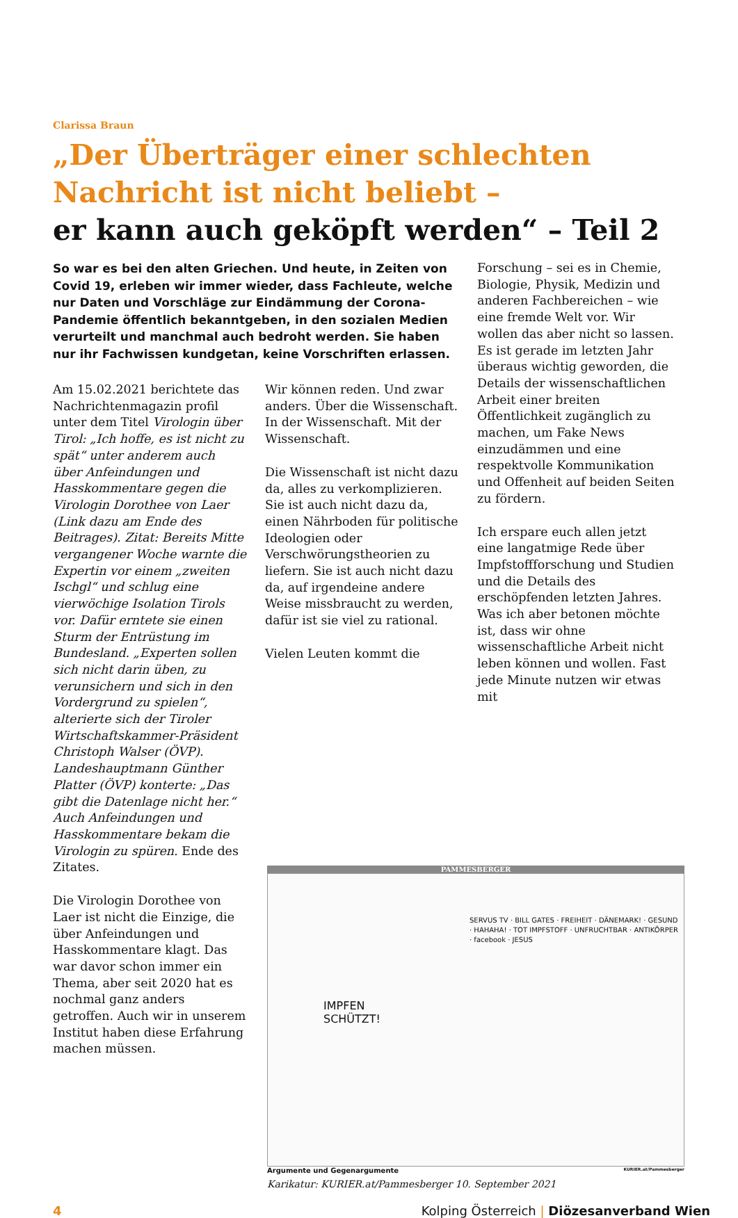Clarissa Braun
„Der Überträger einer schlechten
Nachricht ist nicht beliebt –
er kann auch geköpft werden“ – Teil 2
So war es bei den alten Griechen. Und heute, in Zeiten von Covid 19, erleben wir immer wieder, dass Fachleute, welche nur Daten und Vorschläge zur Eindämmung der Corona-Pandemie öffentlich bekanntgeben, in den sozialen Medien verurteilt und manchmal auch bedroht werden. Sie haben nur ihr Fachwissen kundgetan, keine Vorschriften erlassen.
Am 15.02.2021 berichtete das Nachrichtenmagazin profil unter dem Titel Virologin über Tirol: „Ich hoffe, es ist nicht zu spät“ unter anderem auch über Anfeindungen und Hasskommentare gegen die Virologin Dorothee von Laer (Link dazu am Ende des Beitrages). Zitat: Bereits Mitte vergangener Woche warnte die Expertin vor einem „zweiten Ischgl“ und schlug eine vierwöchige Isolation Tirols vor. Dafür erntete sie einen Sturm der Entrüstung im Bundesland. „Experten sollen sich nicht darin üben, zu verunsichern und sich in den Vordergrund zu spielen“, alterierte sich der Tiroler Wirtschaftskammer-Präsident Christoph Walser (ÖVP). Landeshauptmann Günther Platter (ÖVP) konterte: „Das gibt die Datenlage nicht her.“ Auch Anfeindungen und Hasskommentare bekam die Virologin zu spüren. Ende des Zitates.
Die Virologin Dorothee von Laer ist nicht die Einzige, die über Anfeindungen und Hasskommentare klagt. Das war davor schon immer ein Thema, aber seit 2020 hat es nochmal ganz anders getroffen. Auch wir in unserem Institut haben diese Erfahrung machen müssen.
Wir können reden. Und zwar anders. Über die Wissenschaft. In der Wissenschaft. Mit der Wissenschaft.
Die Wissenschaft ist nicht dazu da, alles zu verkomplizieren. Sie ist auch nicht dazu da, einen Nährboden für politische Ideologien oder Verschwörungstheorien zu liefern. Sie ist auch nicht dazu da, auf irgendeine andere Weise missbraucht zu werden, dafür ist sie viel zu rational.
Vielen Leuten kommt die
Forschung – sei es in Chemie, Biologie, Physik, Medizin und anderen Fachbereichen – wie eine fremde Welt vor. Wir wollen das aber nicht so lassen. Es ist gerade im letzten Jahr überaus wichtig geworden, die Details der wissenschaftlichen Arbeit einer breiten Öffentlichkeit zugänglich zu machen, um Fake News einzudämmen und eine respektvolle Kommunikation und Offenheit auf beiden Seiten zu fördern.
Ich erspare euch allen jetzt eine langatmige Rede über Impfstoffforschung und Studien und die Details des erschöpfenden letzten Jahres. Was ich aber betonen möchte ist, dass wir ohne wissenschaftliche Arbeit nicht leben können und wollen. Fast jede Minute nutzen wir etwas mit
PAMMESBERGER
IMPFEN
SCHÜTZT!
SERVUS TV · BILL GATES · FREIHEIT · DÄNEMARK! · GESUND · HAHAHA! · TOT IMPFSTOFF · UNFRUCHTBAR · ANTIKÖRPER · facebook · JESUS
Argumente und Gegenargumente KURIER.at/Pammesberger
Karikatur: KURIER.at/Pammesberger 10. September 2021
4 Kolping Österreich | Diözesanverband Wien